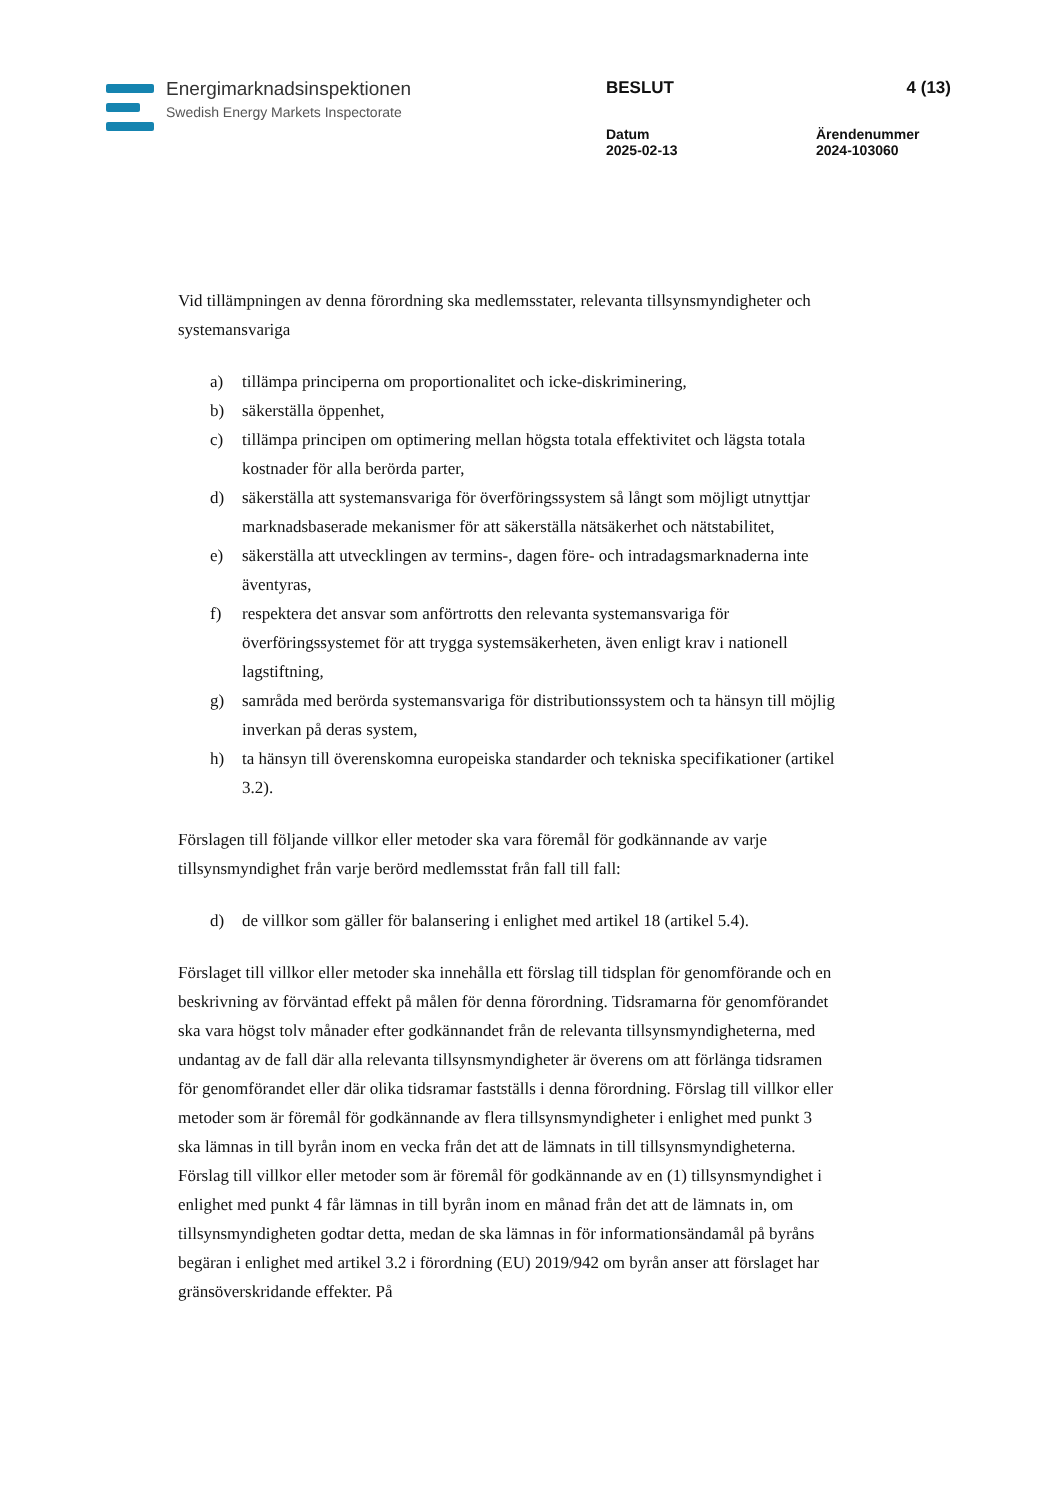Energimarknadsinspektionen
Swedish Energy Markets Inspectorate
BESLUT
4 (13)
Datum
2025-02-13
Ärendenummer
2024-103060
Vid tillämpningen av denna förordning ska medlemsstater, relevanta tillsynsmyndigheter och systemansvariga
a) tillämpa principerna om proportionalitet och icke-diskriminering,
b) säkerställa öppenhet,
c) tillämpa principen om optimering mellan högsta totala effektivitet och lägsta totala kostnader för alla berörda parter,
d) säkerställa att systemansvariga för överföringssystem så långt som möjligt utnyttjar marknadsbaserade mekanismer för att säkerställa nätsäkerhet och nätstabilitet,
e) säkerställa att utvecklingen av termins-, dagen före- och intradagsmarknaderna inte äventyras,
f) respektera det ansvar som anförtrotts den relevanta systemansvariga för överföringssystemet för att trygga systemsäkerheten, även enligt krav i nationell lagstiftning,
g) samråda med berörda systemansvariga för distributionssystem och ta hänsyn till möjlig inverkan på deras system,
h) ta hänsyn till överenskomna europeiska standarder och tekniska specifikationer (artikel 3.2).
Förslagen till följande villkor eller metoder ska vara föremål för godkännande av varje tillsynsmyndighet från varje berörd medlemsstat från fall till fall:
d) de villkor som gäller för balansering i enlighet med artikel 18 (artikel 5.4).
Förslaget till villkor eller metoder ska innehålla ett förslag till tidsplan för genomförande och en beskrivning av förväntad effekt på målen för denna förordning. Tidsramarna för genomförandet ska vara högst tolv månader efter godkännandet från de relevanta tillsynsmyndigheterna, med undantag av de fall där alla relevanta tillsynsmyndigheter är överens om att förlänga tidsramen för genomförandet eller där olika tidsramar fastställs i denna förordning. Förslag till villkor eller metoder som är föremål för godkännande av flera tillsynsmyndigheter i enlighet med punkt 3 ska lämnas in till byrån inom en vecka från det att de lämnats in till tillsynsmyndigheterna. Förslag till villkor eller metoder som är föremål för godkännande av en (1) tillsynsmyndighet i enlighet med punkt 4 får lämnas in till byrån inom en månad från det att de lämnats in, om tillsynsmyndigheten godtar detta, medan de ska lämnas in för informationsändamål på byråns begäran i enlighet med artikel 3.2 i förordning (EU) 2019/942 om byrån anser att förslaget har gränsöverskridande effekter. På